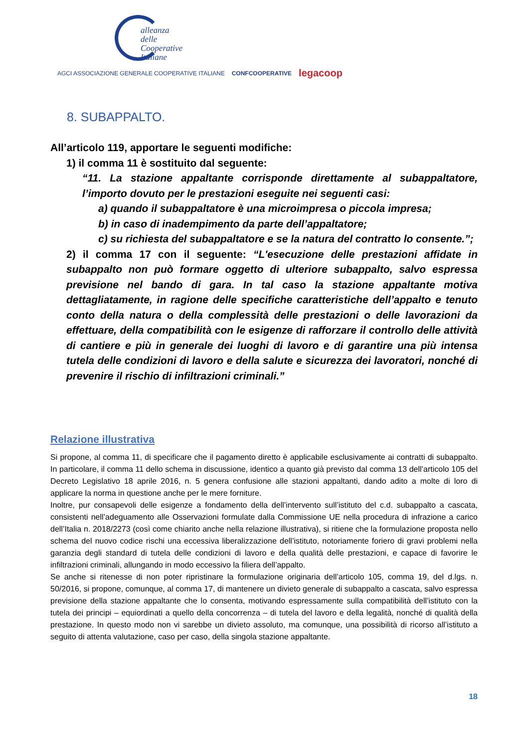alleanza delle
Cooperative
Italiane
AGCI ASSOCIAZIONE GENERALE COOPERATIVE ITALIANE CONFCOOPERATIVE legacoop
8. SUBAPPALTO.
All’articolo 119, apportare le seguenti modifiche:
1) il comma 11 è sostituito dal seguente:
“11. La stazione appaltante corrisponde direttamente al subappaltatore, l’importo dovuto per le prestazioni eseguite nei seguenti casi:
a) quando il subappaltatore è una microimpresa o piccola impresa;
b) in caso di inadempimento da parte dell’appaltatore;
c) su richiesta del subappaltatore e se la natura del contratto lo consente.”;
2) il comma 17 con il seguente: “L'esecuzione delle prestazioni affidate in subappalto non può formare oggetto di ulteriore subappalto, salvo espressa previsione nel bando di gara. In tal caso la stazione appaltante motiva dettagliatamente, in ragione delle specifiche caratteristiche dell’appalto e tenuto conto della natura o della complessità delle prestazioni o delle lavorazioni da effettuare, della compatibilità con le esigenze di rafforzare il controllo delle attività di cantiere e più in generale dei luoghi di lavoro e di garantire una più intensa tutela delle condizioni di lavoro e della salute e sicurezza dei lavoratori, nonché di prevenire il rischio di infiltrazioni criminali.”
Relazione illustrativa
Si propone, al comma 11, di specificare che il pagamento diretto è applicabile esclusivamente ai contratti di subappalto. In particolare, il comma 11 dello schema in discussione, identico a quanto già previsto dal comma 13 dell’articolo 105 del Decreto Legislativo 18 aprile 2016, n. 5 genera confusione alle stazioni appaltanti, dando adito a molte di loro di applicare la norma in questione anche per le mere forniture.
Inoltre, pur consapevoli delle esigenze a fondamento della dell’intervento sull’istituto del c.d. subappalto a cascata, consistenti nell’adeguamento alle Osservazioni formulate dalla Commissione UE nella procedura di infrazione a carico dell’Italia n. 2018/2273 (così come chiarito anche nella relazione illustrativa), si ritiene che la formulazione proposta nello schema del nuovo codice rischi una eccessiva liberalizzazione dell’istituto, notoriamente foriero di gravi problemi nella garanzia degli standard di tutela delle condizioni di lavoro e della qualità delle prestazioni, e capace di favorire le infiltrazioni criminali, allungando in modo eccessivo la filiera dell’appalto.
Se anche si ritenesse di non poter ripristinare la formulazione originaria dell’articolo 105, comma 19, del d.lgs. n. 50/2016, si propone, comunque, al comma 17, di mantenere un divieto generale di subappalto a cascata, salvo espressa previsione della stazione appaltante che lo consenta, motivando espressamente sulla compatibilità dell’istituto con la tutela dei principi – equiordinati a quello della concorrenza – di tutela del lavoro e della legalità, nonché di qualità della prestazione. In questo modo non vi sarebbe un divieto assoluto, ma comunque, una possibilità di ricorso all’istituto a seguito di attenta valutazione, caso per caso, della singola stazione appaltante.
18